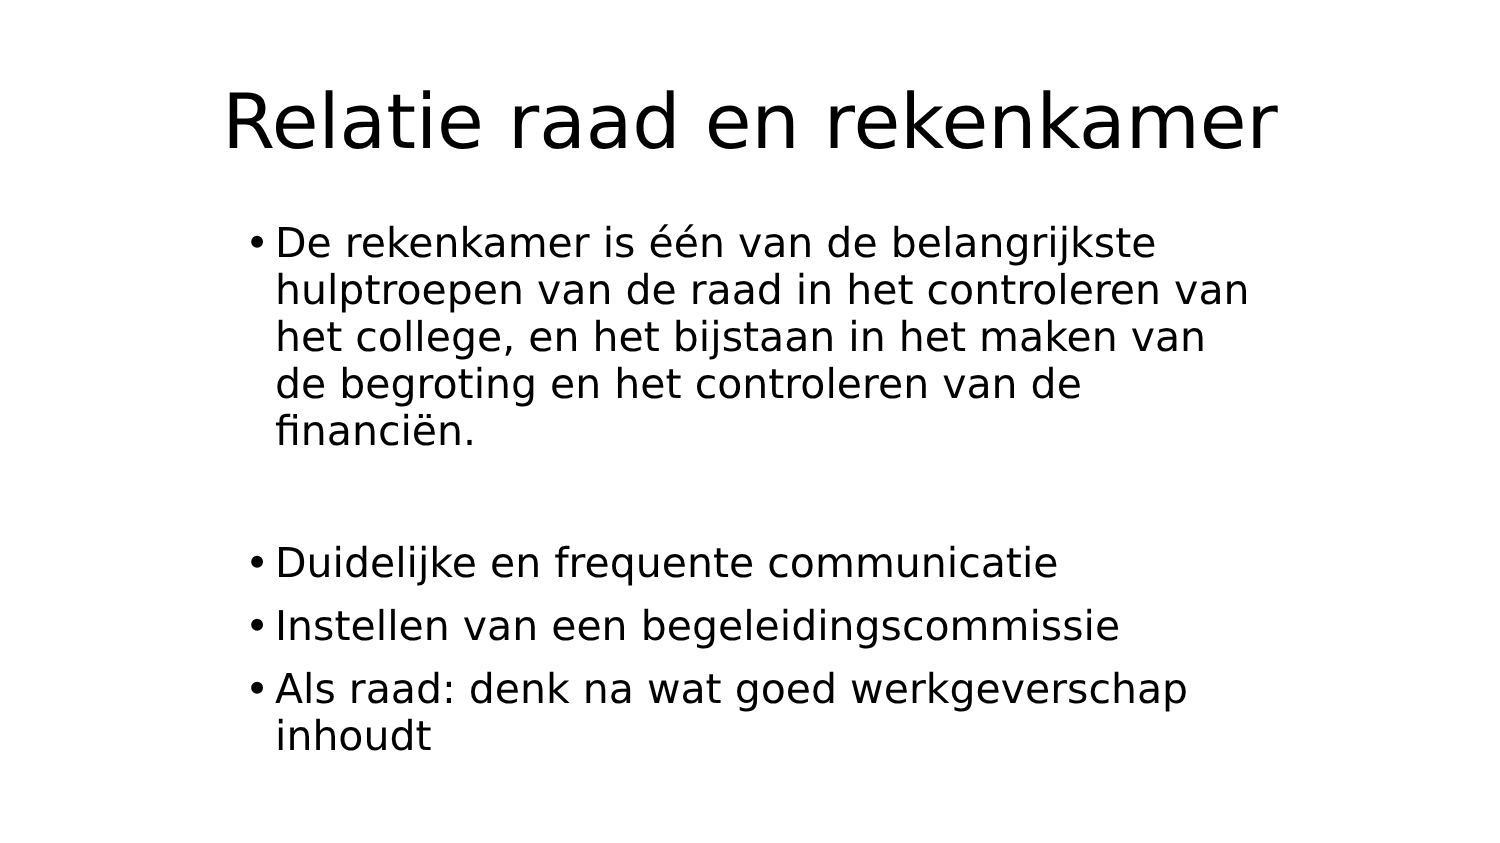Relatie raad en rekenkamer
• De rekenkamer is één van de belangrijkste hulptroepen van de raad in het controleren van het college, en het bijstaan in het maken van de begroting en het controleren van de financiën.
• Duidelijke en frequente communicatie
• Instellen van een begeleidingscommissie
• Als raad: denk na wat goed werkgeverschap inhoudt